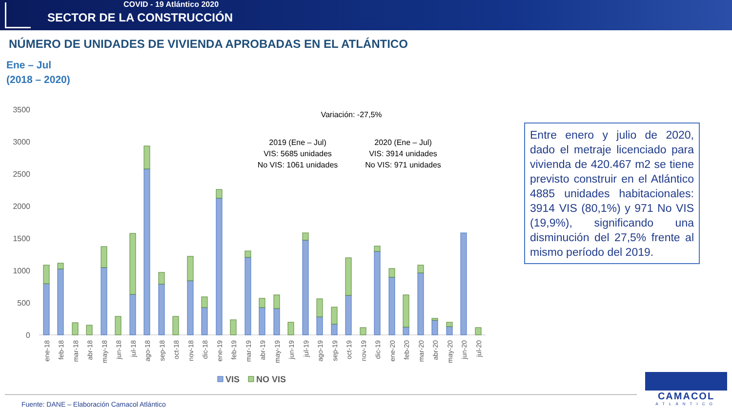COVID - 19 Atlántico 2020
SECTOR DE LA CONSTRUCCIÓN
NÚMERO DE UNIDADES DE VIVIENDA APROBADAS EN EL ATLÁNTICO
Ene – Jul
(2018 – 2020)
3500
3000
2500
2000
1500
1000
500
0
Variación: -27,5%
2019 (Ene – Jul)
VIS: 5685 unidades
No VIS: 1061 unidades
2020 (Ene – Jul)
VIS: 3914 unidades
No VIS: 971 unidades
ene-18
feb-18
mar-18
abr-18
may-18
jun-18
jul-18
ago-18
sep-18
oct-18
nov-18
dic-18
ene-19
feb-19
mar-19
abr-19
may-19
jun-19
jul-19
ago-19
sep-19
oct-19
nov-19
dic-19
ene-20
feb-20
mar-20
abr-20
may-20
jun-20
jul-20
VIS
NO VIS
Entre enero y julio de 2020, dado el metraje licenciado para vivienda de 420.467 m2 se tiene previsto construir en el Atlántico 4885 unidades habitacionales: 3914 VIS (80,1%) y 971 No VIS (19,9%), significando una disminución del 27,5% frente al mismo período del 2019.
Fuente: DANE – Elaboración Camacol Atlántico
CAMACOL
ATLÁNTICO